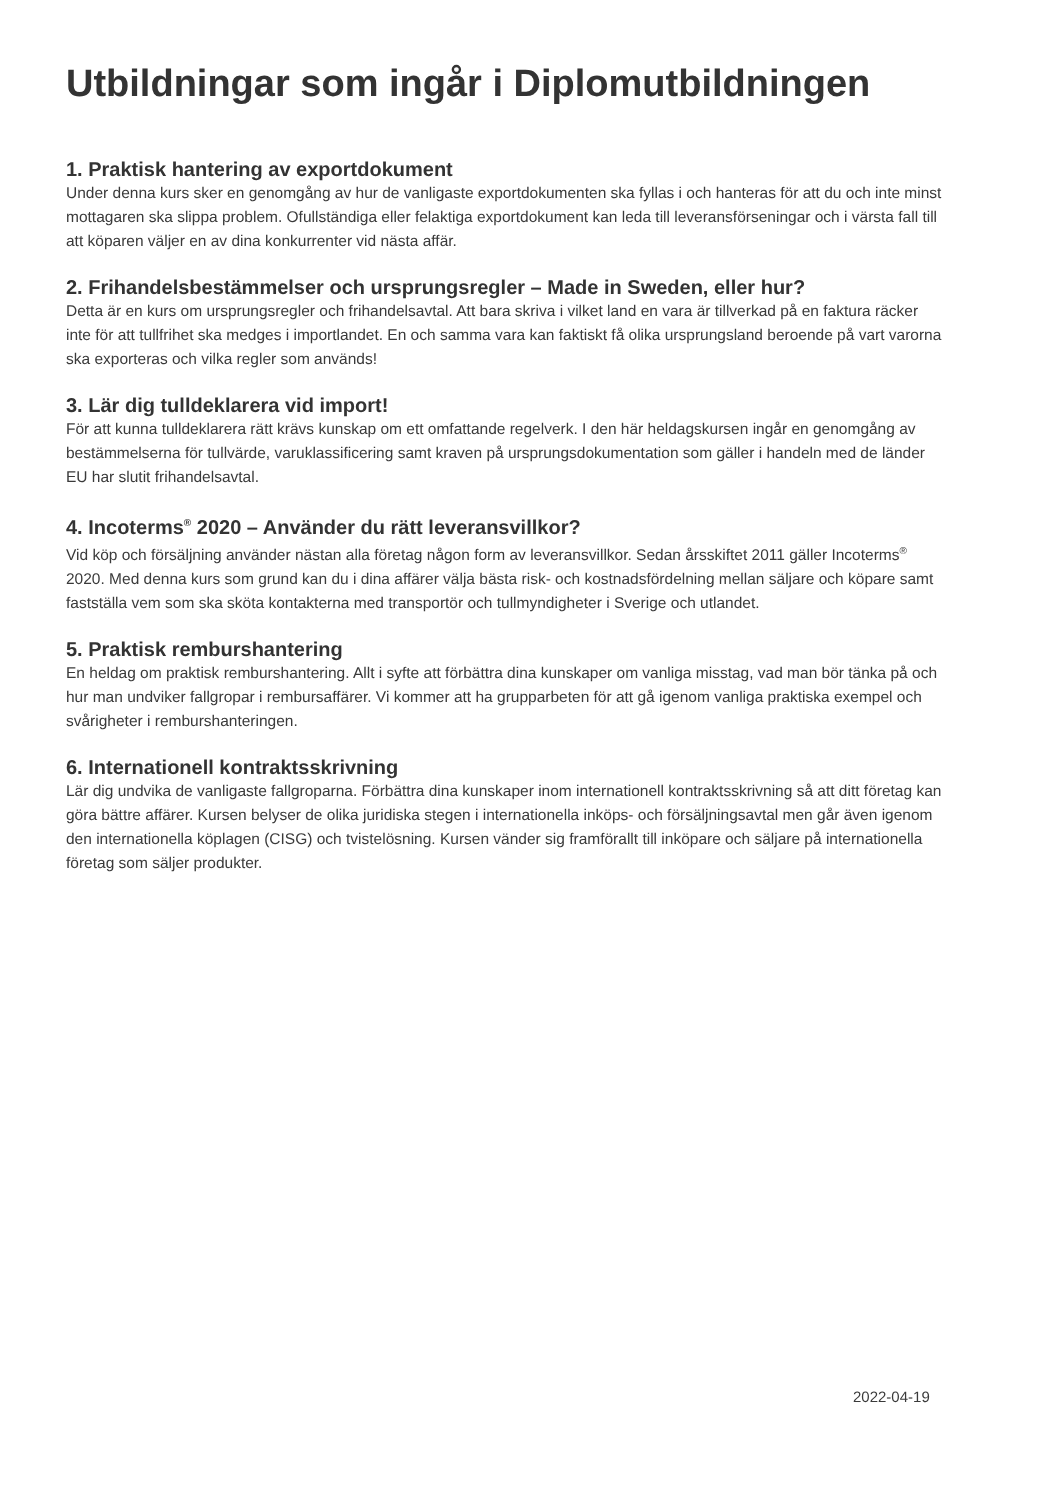Utbildningar som ingår i Diplomutbildningen
1. Praktisk hantering av exportdokument
Under denna kurs sker en genomgång av hur de vanligaste exportdokumenten ska fyllas i och hanteras för att du och inte minst mottagaren ska slippa problem. Ofullständiga eller felaktiga exportdokument kan leda till leveransförseningar och i värsta fall till att köparen väljer en av dina konkurrenter vid nästa affär.
2. Frihandelsbestämmelser och ursprungsregler – Made in Sweden, eller hur?
Detta är en kurs om ursprungsregler och frihandelsavtal. Att bara skriva i vilket land en vara är tillverkad på en faktura räcker inte för att tullfrihet ska medges i importlandet. En och samma vara kan faktiskt få olika ursprungsland beroende på vart varorna ska exporteras och vilka regler som används!
3. Lär dig tulldeklarera vid import!
För att kunna tulldeklarera rätt krävs kunskap om ett omfattande regelverk. I den här heldagskursen ingår en genomgång av bestämmelserna för tullvärde, varuklassificering samt kraven på ursprungsdokumentation som gäller i handeln med de länder EU har slutit frihandelsavtal.
4. Incoterms<sup>®</sup> 2020 – Använder du rätt leveransvillkor?
Vid köp och försäljning använder nästan alla företag någon form av leveransvillkor. Sedan årsskiftet 2011 gäller Incoterms<sup>®</sup> 2020. Med denna kurs som grund kan du i dina affärer välja bästa risk- och kostnadsfördelning mellan säljare och köpare samt fastställa vem som ska sköta kontakterna med transportör och tullmyndigheter i Sverige och utlandet.
5. Praktisk remburshantering
En heldag om praktisk remburshantering. Allt i syfte att förbättra dina kunskaper om vanliga misstag, vad man bör tänka på och hur man undviker fallgropar i remburs­affärer. Vi kommer att ha grupparbeten för att gå igenom vanliga praktiska exempel och svårigheter i remburshanteringen.
6. Internationell kontraktsskrivning
Lär dig undvika de vanligaste fallgroparna. Förbättra dina kunskaper inom internationell kontraktsskrivning så att ditt företag kan göra bättre affärer. Kursen belyser de olika juridiska stegen i internationella inköps- och försäljningsavtal men går även igenom den internationella köplagen (CISG) och tvistelösning. Kursen vänder sig framförallt till inköpare och säljare på internationella företag som säljer produkter.
2022-04-19